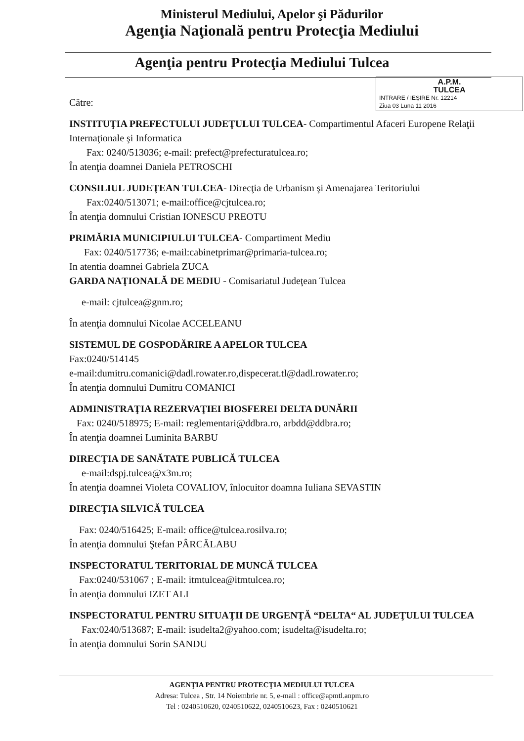Ministerul Mediului, Apelor şi Pădurilor
Agenţia Naţională pentru Protecţia Mediului
Agenţia pentru Protecţia Mediului Tulcea
A.P.M.
TULCEA
INTRARE / IEŞIRE Nr. 12214
Ziua 03 Luna 11 2016
Către:
INSTITUŢIA PREFECTULUI JUDEŢULUI TULCEA- Compartimentul Afaceri Europene Relaţii Internaţionale şi Informatica
Fax: 0240/513036; e-mail: prefect@prefecturatulcea.ro;
În atenţia doamnei Daniela PETROSCHI
CONSILIUL JUDEŢEAN TULCEA- Direcţia de Urbanism şi Amenajarea Teritoriului
Fax:0240/513071; e-mail:office@cjtulcea.ro;
În atenţia domnului Cristian IONESCU PREOTU
PRIMĂRIA MUNICIPIULUI TULCEA- Compartiment Mediu
Fax: 0240/517736; e-mail:cabinetprimar@primaria-tulcea.ro;
In atentia doamnei Gabriela ZUCA
GARDA NAŢIONALĂ DE MEDIU - Comisariatul Judeţean Tulcea
e-mail: cjtulcea@gnm.ro;
În atenţia domnului Nicolae ACCELEANU
SISTEMUL DE GOSPODĂRIRE A APELOR TULCEA
Fax:0240/514145
e-mail:dumitru.comanici@dadl.rowater.ro,dispecerat.tl@dadl.rowater.ro;
În atenţia domnului Dumitru COMANICI
ADMINISTRAŢIA REZERVAŢIEI BIOSFEREI DELTA DUNĂRII
Fax: 0240/518975; E-mail: reglementari@ddbra.ro, arbdd@ddbra.ro;
În atenţia doamnei Luminita BARBU
DIRECŢIA DE SANĂTATE PUBLICĂ TULCEA
e-mail:dspj.tulcea@x3m.ro;
În atenţia doamnei Violeta COVALIOV, înlocuitor doamna Iuliana SEVASTIN
DIRECŢIA SILVICĂ TULCEA
Fax: 0240/516425; E-mail: office@tulcea.rosilva.ro;
În atenţia domnului Ştefan PÂRCĂLABU
INSPECTORATUL TERITORIAL DE MUNCĂ TULCEA
Fax:0240/531067 ; E-mail: itmtulcea@itmtulcea.ro;
În atenţia domnului IZET ALI
INSPECTORATUL PENTRU SITUAŢII DE URGENŢĂ “DELTA“ AL JUDEŢULUI TULCEA
Fax:0240/513687; E-mail: isudelta2@yahoo.com; isudelta@isudelta.ro;
În atenţia domnului Sorin SANDU
AGENŢIA PENTRU PROTECŢIA MEDIULUI TULCEA
Adresa: Tulcea , Str. 14 Noiembrie nr. 5, e-mail : office@apmtl.anpm.ro
Tel : 0240510620, 0240510622, 0240510623, Fax : 0240510621